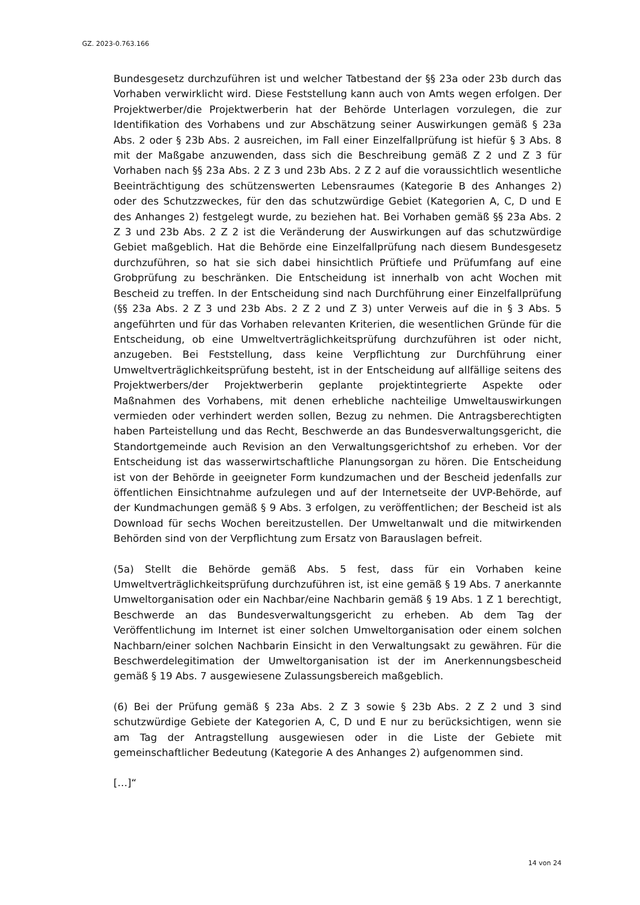GZ. 2023-0.763.166
Bundesgesetz durchzuführen ist und welcher Tatbestand der §§ 23a oder 23b durch das Vorhaben verwirklicht wird. Diese Feststellung kann auch von Amts wegen erfolgen. Der Projektwerber/die Projektwerberin hat der Behörde Unterlagen vorzulegen, die zur Identifikation des Vorhabens und zur Abschätzung seiner Auswirkungen gemäß § 23a Abs. 2 oder § 23b Abs. 2 ausreichen, im Fall einer Einzelfallprüfung ist hiefür § 3 Abs. 8 mit der Maßgabe anzuwenden, dass sich die Beschreibung gemäß Z 2 und Z 3 für Vorhaben nach §§ 23a Abs. 2 Z 3 und 23b Abs. 2 Z 2 auf die voraussichtlich wesentliche Beeinträchtigung des schützenswerten Lebensraumes (Kategorie B des Anhanges 2) oder des Schutzzweckes, für den das schutzwürdige Gebiet (Kategorien A, C, D und E des Anhanges 2) festgelegt wurde, zu beziehen hat. Bei Vorhaben gemäß §§ 23a Abs. 2 Z 3 und 23b Abs. 2 Z 2 ist die Veränderung der Auswirkungen auf das schutzwürdige Gebiet maßgeblich. Hat die Behörde eine Einzelfallprüfung nach diesem Bundesgesetz durchzuführen, so hat sie sich dabei hinsichtlich Prüftiefe und Prüfumfang auf eine Grobprüfung zu beschränken. Die Entscheidung ist innerhalb von acht Wochen mit Bescheid zu treffen. In der Entscheidung sind nach Durchführung einer Einzelfallprüfung (§§ 23a Abs. 2 Z 3 und 23b Abs. 2 Z 2 und Z 3) unter Verweis auf die in § 3 Abs. 5 angeführten und für das Vorhaben relevanten Kriterien, die wesentlichen Gründe für die Entscheidung, ob eine Umweltverträglichkeitsprüfung durchzuführen ist oder nicht, anzugeben. Bei Feststellung, dass keine Verpflichtung zur Durchführung einer Umweltverträglichkeitsprüfung besteht, ist in der Entscheidung auf allfällige seitens des Projektwerbers/der Projektwerberin geplante projektintegrierte Aspekte oder Maßnahmen des Vorhabens, mit denen erhebliche nachteilige Umweltauswirkungen vermieden oder verhindert werden sollen, Bezug zu nehmen. Die Antragsberechtigten haben Parteistellung und das Recht, Beschwerde an das Bundesverwaltungsgericht, die Standortgemeinde auch Revision an den Verwaltungsgerichtshof zu erheben. Vor der Entscheidung ist das wasserwirtschaftliche Planungsorgan zu hören. Die Entscheidung ist von der Behörde in geeigneter Form kundzumachen und der Bescheid jedenfalls zur öffentlichen Einsichtnahme aufzulegen und auf der Internetseite der UVP-Behörde, auf der Kundmachungen gemäß § 9 Abs. 3 erfolgen, zu veröffentlichen; der Bescheid ist als Download für sechs Wochen bereitzustellen. Der Umweltanwalt und die mitwirkenden Behörden sind von der Verpflichtung zum Ersatz von Barauslagen befreit.
(5a) Stellt die Behörde gemäß Abs. 5 fest, dass für ein Vorhaben keine Umweltverträglichkeitsprüfung durchzuführen ist, ist eine gemäß § 19 Abs. 7 anerkannte Umweltorganisation oder ein Nachbar/eine Nachbarin gemäß § 19 Abs. 1 Z 1 berechtigt, Beschwerde an das Bundesverwaltungsgericht zu erheben. Ab dem Tag der Veröffentlichung im Internet ist einer solchen Umweltorganisation oder einem solchen Nachbarn/einer solchen Nachbarin Einsicht in den Verwaltungsakt zu gewähren. Für die Beschwerdelegitimation der Umweltorganisation ist der im Anerkennungsbescheid gemäß § 19 Abs. 7 ausgewiesene Zulassungsbereich maßgeblich.
(6) Bei der Prüfung gemäß § 23a Abs. 2 Z 3 sowie § 23b Abs. 2 Z 2 und 3 sind schutzwürdige Gebiete der Kategorien A, C, D und E nur zu berücksichtigen, wenn sie am Tag der Antragstellung ausgewiesen oder in die Liste der Gebiete mit gemeinschaftlicher Bedeutung (Kategorie A des Anhanges 2) aufgenommen sind.
[…]“
14 von 24